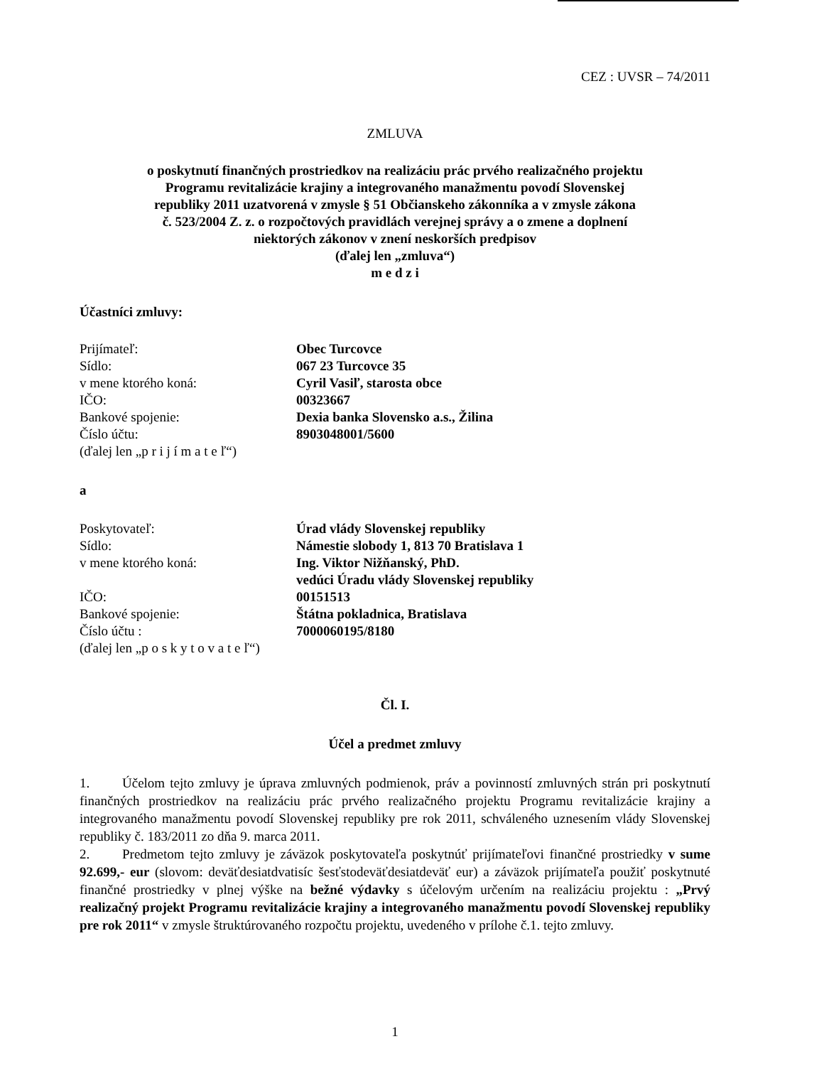CEZ : UVSR – 74/2011
ZMLUVA
o poskytnutí finančných prostriedkov na realizáciu prác prvého realizačného projektu
Programu revitalizácie krajiny a integrovaného manažmentu povodí Slovenskej
republiky 2011 uzatvorená v zmysle § 51 Občianskeho zákonníka a v zmysle zákona
č. 523/2004 Z. z. o rozpočtových pravidlách verejnej správy a o zmene a doplnení
niektorých zákonov v znení neskorších predpisov
(ďalej len „zmluva“)
m e d z i
Účastníci zmluvy:
| Prijímateľ: | Obec Turcovce |
| Sídlo: | 067 23 Turcovce 35 |
| v mene ktorého koná: | Cyril Vasiľ, starosta obce |
| IČO: | 00323667 |
| Bankové spojenie: | Dexia banka Slovensko a.s., Žilina |
| Číslo účtu: | 8903048001/5600 |
| (ďalej len „p r i j í m a t e ľ“) | |
a
| Poskytovateľ: | Úrad vlády Slovenskej republiky |
| Sídlo: | Námestie slobody 1, 813 70 Bratislava 1 |
| v mene ktorého koná: | Ing. Viktor Nižňanský, PhD. vedúci Úradu vlády Slovenskej republiky |
| IČO: | 00151513 |
| Bankové spojenie: | Štátna pokladnica, Bratislava |
| Číslo účtu : | 7000060195/8180 |
| (ďalej len „p o s k y t o v a t e ľ“) | |
Čl. I.
Účel a predmet zmluvy
1. Účelom tejto zmluvy je úprava zmluvných podmienok, práv a povinností zmluvných strán pri poskytnutí finančných prostriedkov na realizáciu prác prvého realizačného projektu Programu revitalizácie krajiny a integrovaného manažmentu povodí Slovenskej republiky pre rok 2011, schváleného uznesením vlády Slovenskej republiky č. 183/2011 zo dňa 9. marca 2011.
2. Predmetom tejto zmluvy je záväzok poskytovateľa poskytnúť prijímateľovi finančné prostriedky v sume 92.699,- eur (slovom: deväťdesiatdvatisíc šesťstodeväťdesiatdeväť eur) a záväzok prijímateľa použiť poskytnuté finančné prostriedky v plnej výške na bežné výdavky s účelovým určením na realizáciu projektu : „Prvý realizačný projekt Programu revitalizácie krajiny a integrovaného manažmentu povodí Slovenskej republiky pre rok 2011“ v zmysle štruktúrovaného rozpočtu projektu, uvedeného v prílohe č.1. tejto zmluvy.
1